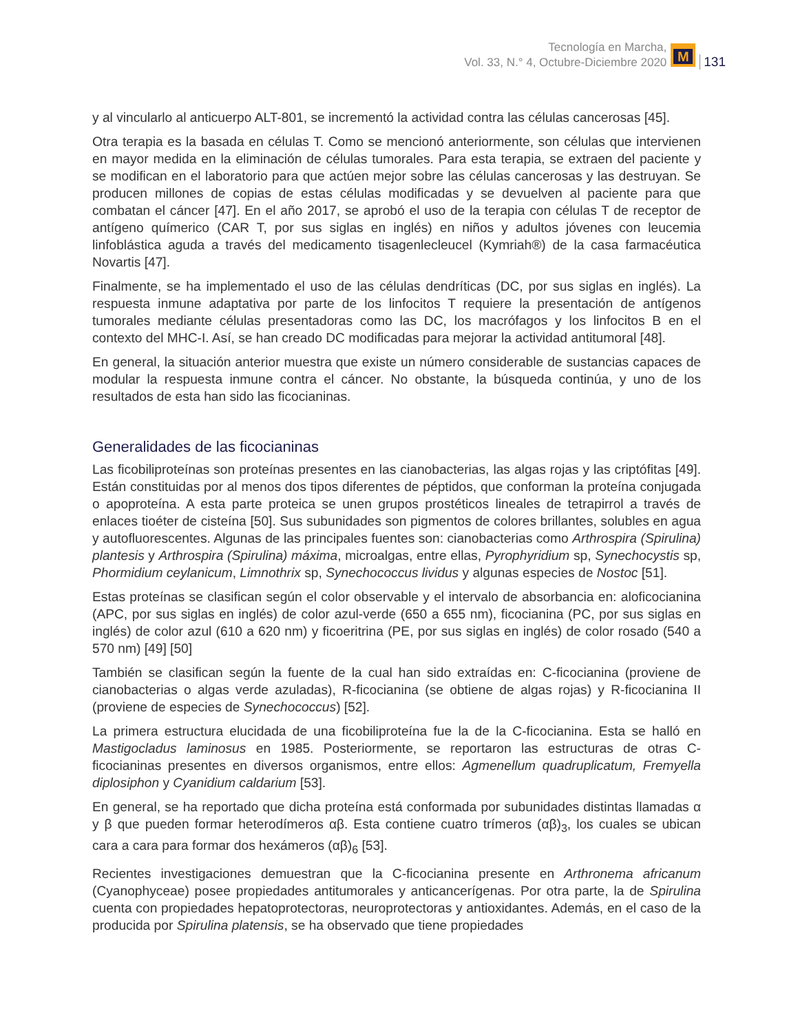Tecnología en Marcha,
Vol. 33, N.° 4, Octubre-Diciembre 2020
M
131
y al vincularlo al anticuerpo ALT-801, se incrementó la actividad contra las células cancerosas [45].
Otra terapia es la basada en células T. Como se mencionó anteriormente, son células que intervienen en mayor medida en la eliminación de células tumorales. Para esta terapia, se extraen del paciente y se modifican en el laboratorio para que actúen mejor sobre las células cancerosas y las destruyan. Se producen millones de copias de estas células modificadas y se devuelven al paciente para que combatan el cáncer [47]. En el año 2017, se aprobó el uso de la terapia con células T de receptor de antígeno químerico (CAR T, por sus siglas en inglés) en niños y adultos jóvenes con leucemia linfoblástica aguda a través del medicamento tisagenlecleucel (Kymriah®) de la casa farmacéutica Novartis [47].
Finalmente, se ha implementado el uso de las células dendríticas (DC, por sus siglas en inglés). La respuesta inmune adaptativa por parte de los linfocitos T requiere la presentación de antígenos tumorales mediante células presentadoras como las DC, los macrófagos y los linfocitos B en el contexto del MHC-I. Así, se han creado DC modificadas para mejorar la actividad antitumoral [48].
En general, la situación anterior muestra que existe un número considerable de sustancias capaces de modular la respuesta inmune contra el cáncer. No obstante, la búsqueda continúa, y uno de los resultados de esta han sido las ficocianinas.
Generalidades de las ficocianinas
Las ficobiliproteínas son proteínas presentes en las cianobacterias, las algas rojas y las criptófitas [49]. Están constituidas por al menos dos tipos diferentes de péptidos, que conforman la proteína conjugada o apoproteína. A esta parte proteica se unen grupos prostéticos lineales de tetrapirrol a través de enlaces tioéter de cisteína [50]. Sus subunidades son pigmentos de colores brillantes, solubles en agua y autofluorescentes. Algunas de las principales fuentes son: cianobacterias como Arthrospira (Spirulina) plantesis y Arthrospira (Spirulina) máxima, microalgas, entre ellas, Pyrophyridium sp, Synechocystis sp, Phormidium ceylanicum, Limnothrix sp, Synechococcus lividus y algunas especies de Nostoc [51].
Estas proteínas se clasifican según el color observable y el intervalo de absorbancia en: aloficocianina (APC, por sus siglas en inglés) de color azul-verde (650 a 655 nm), ficocianina (PC, por sus siglas en inglés) de color azul (610 a 620 nm) y ficoeritrina (PE, por sus siglas en inglés) de color rosado (540 a 570 nm) [49] [50]
También se clasifican según la fuente de la cual han sido extraídas en: C-ficocianina (proviene de cianobacterias o algas verde azuladas), R-ficocianina (se obtiene de algas rojas) y R-ficocianina II (proviene de especies de Synechococcus) [52].
La primera estructura elucidada de una ficobiliproteína fue la de la C-ficocianina. Esta se halló en Mastigocladus laminosus en 1985. Posteriormente, se reportaron las estructuras de otras C-ficocianinas presentes en diversos organismos, entre ellos: Agmenellum quadruplicatum, Fremyella diplosiphon y Cyanidium caldarium [53].
En general, se ha reportado que dicha proteína está conformada por subunidades distintas llamadas α y β que pueden formar heterodímeros αβ. Esta contiene cuatro trímeros (αβ)<sub>3</sub>, los cuales se ubican cara a cara para formar dos hexámeros (αβ)<sub>6</sub> [53].
Recientes investigaciones demuestran que la C-ficocianina presente en Arthronema africanum (Cyanophyceae) posee propiedades antitumorales y anticancerígenas. Por otra parte, la de Spirulina cuenta con propiedades hepatoprotectoras, neuroprotectoras y antioxidantes. Además, en el caso de la producida por Spirulina platensis, se ha observado que tiene propiedades